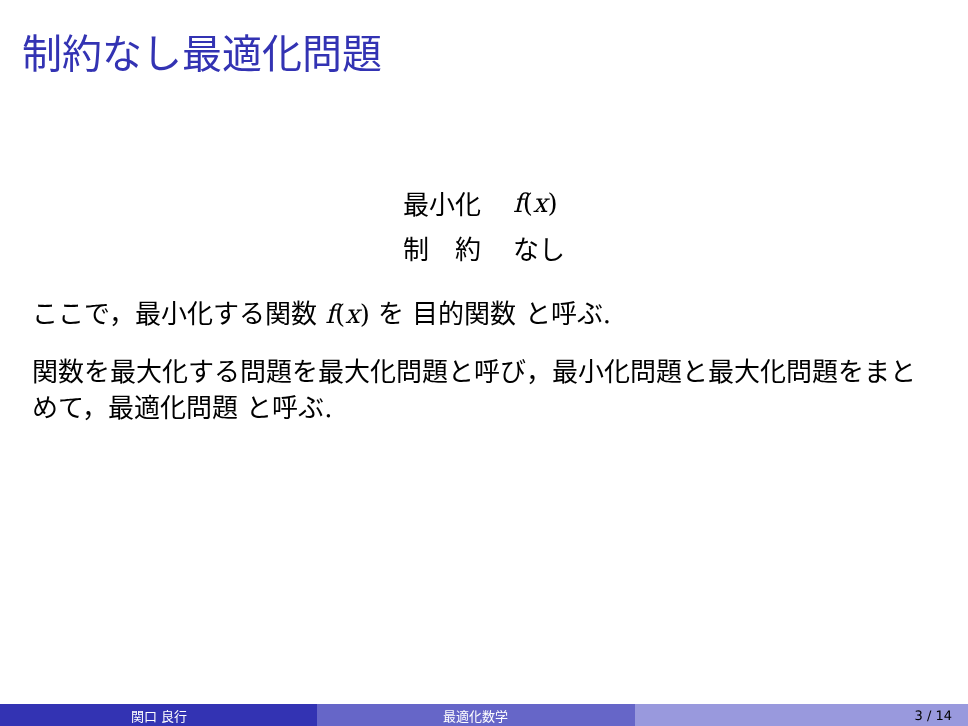制約なし最適化問題
| 最小化 | f ( x ) |
| 制 約 | なし |
ここで，最小化する関数 f(x) を 目的関数 と呼ぶ.
関数を最大化する問題を最大化問題と呼び，最小化問題と最大化問題をまとめて，最適化問題 と呼ぶ.
関口 良行 最適化数学 3 / 14